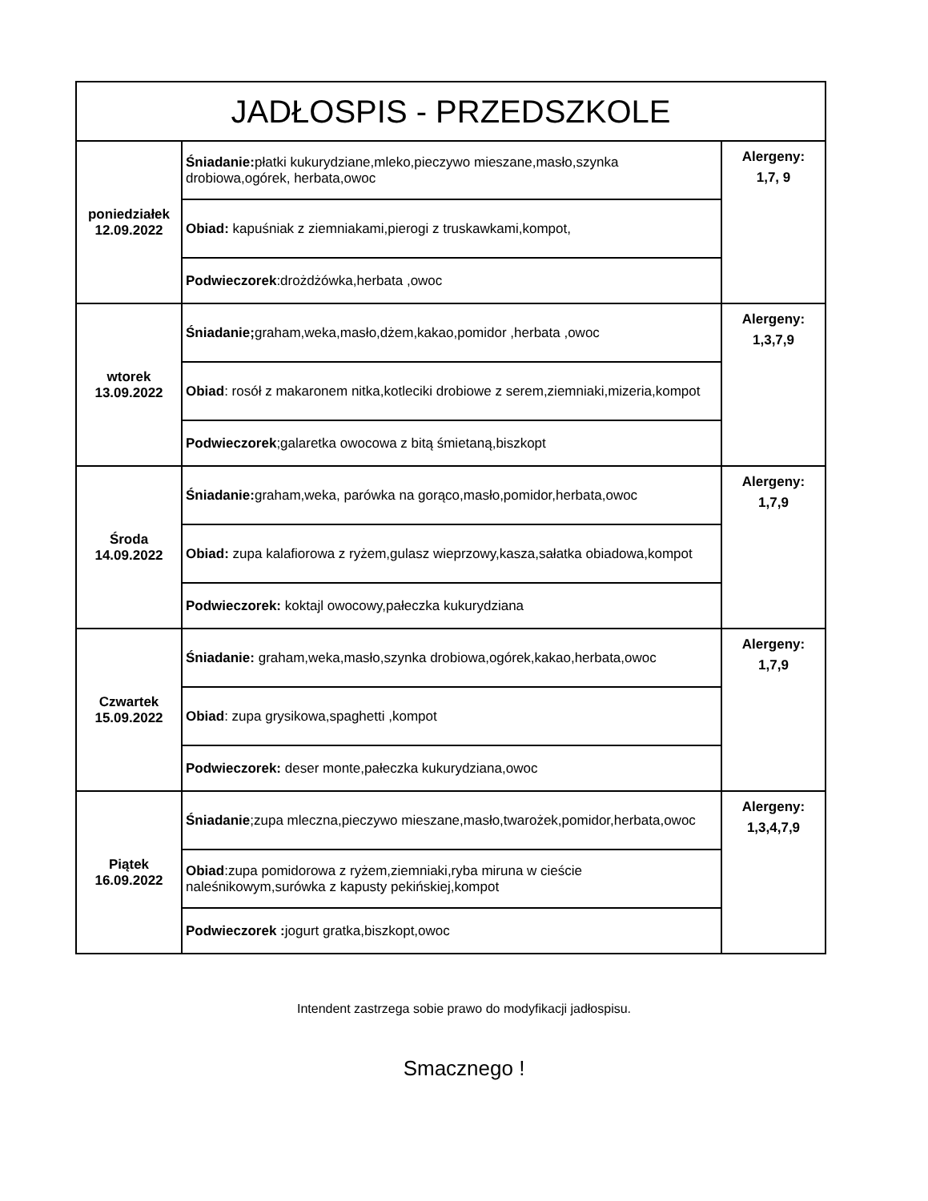| JADŁOSPIS - PRZEDSZKOLE | | |
| --- | --- | --- |
| poniedziałek 12.09.2022 | Śniadanie: płatki kukurydziane,mleko,pieczywo mieszane,masło,szynka drobiowa,ogórek, herbata,owoc | Alergeny: 1,7, 9 |
| | Obiad: kapuśniak z ziemniakami,pierogi z truskawkami,kompot, | |
| | Podwieczorek :drożdżówka,herbata ,owoc | |
| wtorek 13.09.2022 | Śniadanie; graham,weka,masło,dżem,kakao,pomidor ,herbata ,owoc | Alergeny: 1,3,7,9 |
| | Obiad : rosół z makaronem nitka,kotleciki drobiowe z serem,ziemniaki,mizeria,kompot | |
| | Podwieczorek ;galaretka owocowa z bitą śmietaną,biszkopt | |
| Środa 14.09.2022 | Śniadanie: graham,weka, parówka na gorąco,masło,pomidor,herbata,owoc | Alergeny: 1,7,9 |
| | Obiad: zupa kalafiorowa z ryżem,gulasz wieprzowy,kasza,sałatka obiadowa,kompot | |
| | Podwieczorek: koktajl owocowy,pałeczka kukurydziana | |
| Czwartek 15.09.2022 | Śniadanie: graham,weka,masło,szynka drobiowa,ogórek,kakao,herbata,owoc | Alergeny: 1,7,9 |
| | Obiad : zupa grysikowa,spaghetti ,kompot | |
| | Podwieczorek: deser monte,pałeczka kukurydziana,owoc | |
| Piątek 16.09.2022 | Śniadanie ;zupa mleczna,pieczywo mieszane,masło,twarożek,pomidor,herbata,owoc | Alergeny: 1,3,4,7,9 |
| | Obiad :zupa pomidorowa z ryżem,ziemniaki,ryba miruna w cieście naleśnikowym,surówka z kapusty pekińskiej,kompot | |
| | Podwieczorek : jogurt gratka,biszkopt,owoc | |
Intendent zastrzega sobie prawo do modyfikacji jadłospisu.
Smacznego !